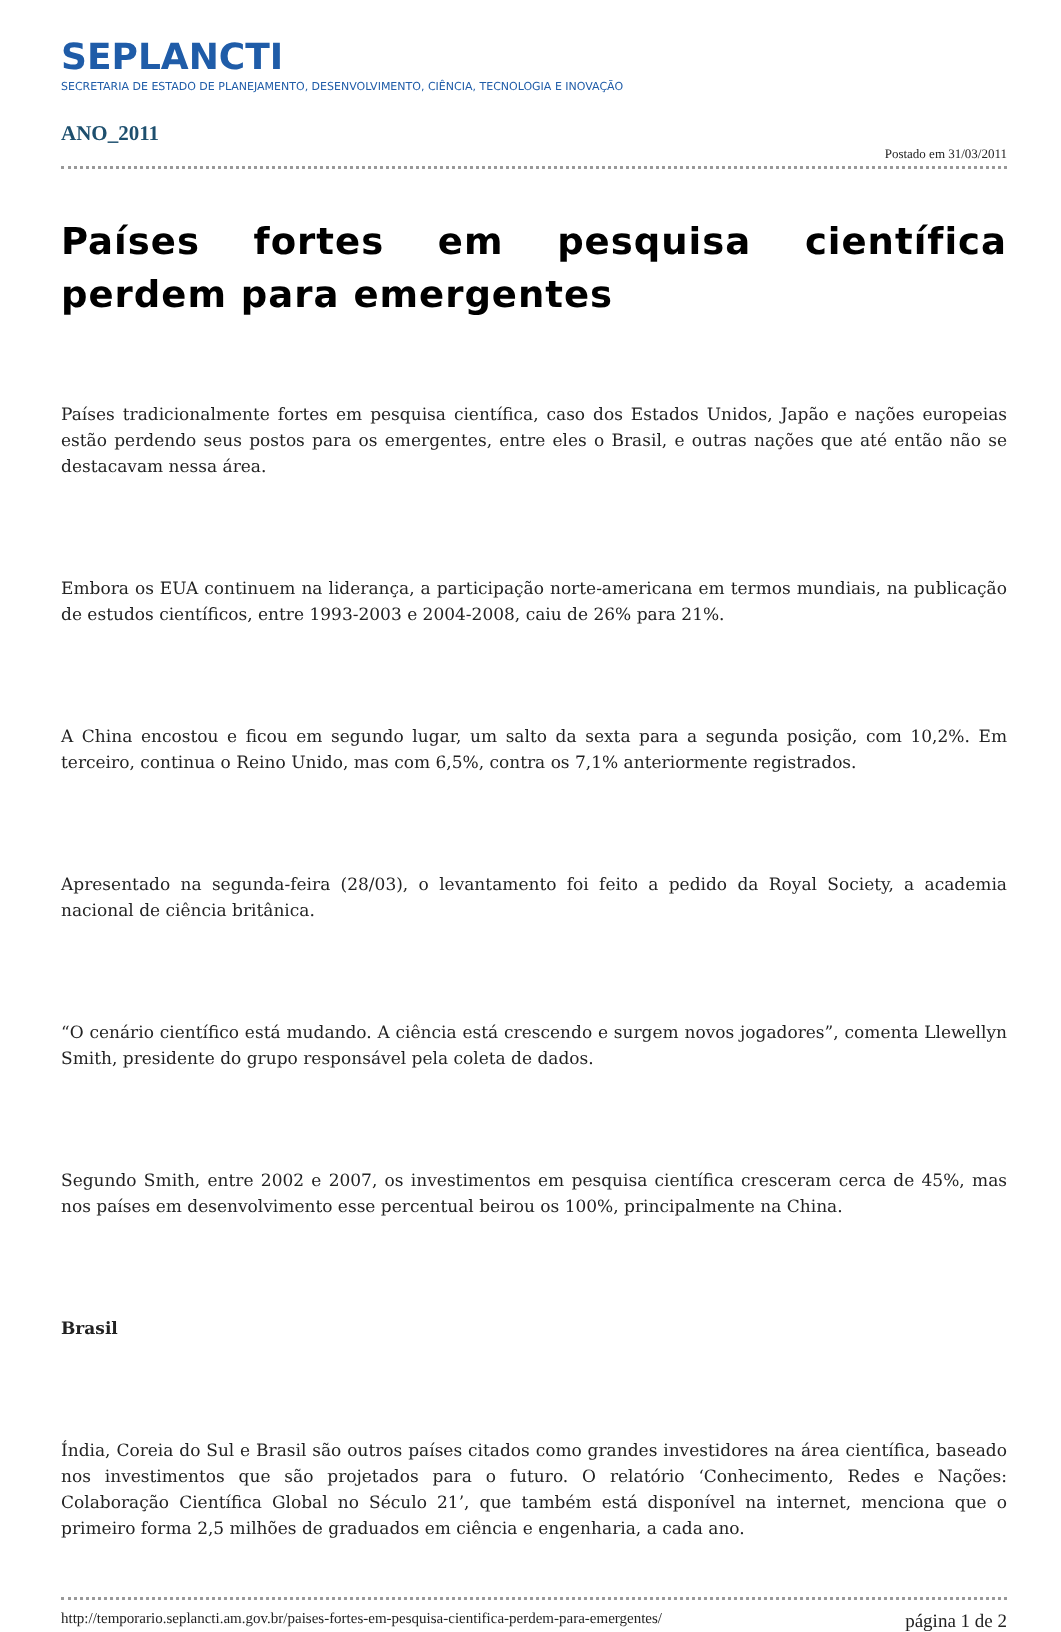SEPLANCTI
SECRETARIA DE ESTADO DE PLANEJAMENTO, DESENVOLVIMENTO, CIÊNCIA, TECNOLOGIA E INOVAÇÃO
ANO_2011
Postado em 31/03/2011
Países fortes em pesquisa científica perdem para emergentes
Países tradicionalmente fortes em pesquisa científica, caso dos Estados Unidos, Japão e nações europeias estão perdendo seus postos para os emergentes, entre eles o Brasil, e outras nações que até então não se destacavam nessa área.
Embora os EUA continuem na liderança, a participação norte-americana em termos mundiais, na publicação de estudos científicos, entre 1993-2003 e 2004-2008, caiu de 26% para 21%.
A China encostou e ficou em segundo lugar, um salto da sexta para a segunda posição, com 10,2%. Em terceiro, continua o Reino Unido, mas com 6,5%, contra os 7,1% anteriormente registrados.
Apresentado na segunda-feira (28/03), o levantamento foi feito a pedido da Royal Society, a academia nacional de ciência britânica.
“O cenário científico está mudando. A ciência está crescendo e surgem novos jogadores”, comenta Llewellyn Smith, presidente do grupo responsável pela coleta de dados.
Segundo Smith, entre 2002 e 2007, os investimentos em pesquisa científica cresceram cerca de 45%, mas nos países em desenvolvimento esse percentual beirou os 100%, principalmente na China.
Brasil
Índia, Coreia do Sul e Brasil são outros países citados como grandes investidores na área científica, baseado nos investimentos que são projetados para o futuro. O relatório ‘Conhecimento, Redes e Nações: Colaboração Científica Global no Século 21’, que também está disponível na internet, menciona que o primeiro forma 2,5 milhões de graduados em ciência e engenharia, a cada ano.
http://temporario.seplancti.am.gov.br/paises-fortes-em-pesquisa-cientifica-perdem-para-emergentes/ página 1 de 2